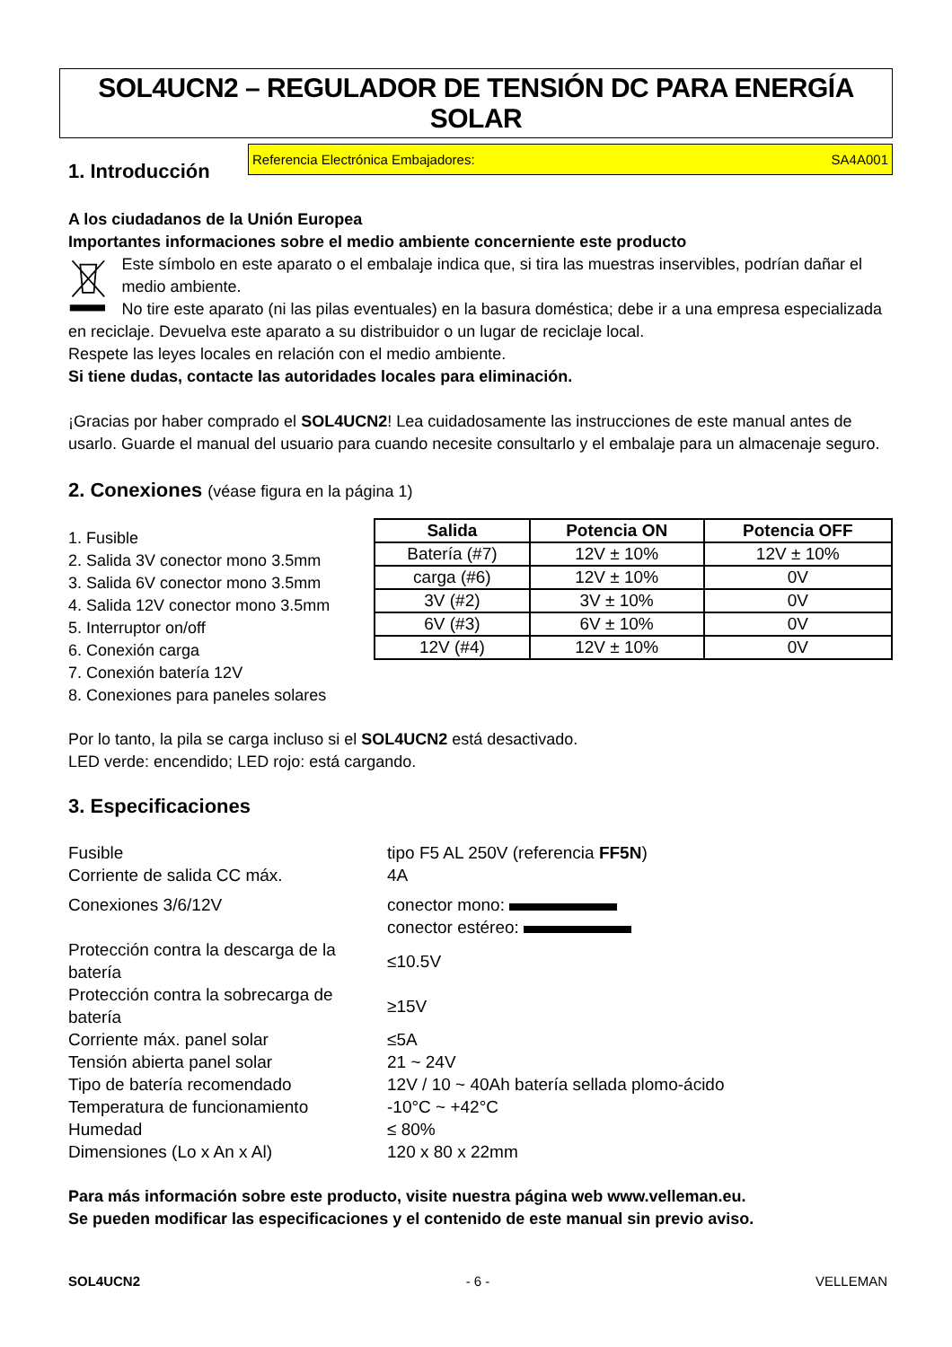SOL4UCN2 – REGULADOR DE TENSIÓN DC PARA ENERGÍA SOLAR
1. Introducción
Referencia Electrónica Embajadores: SA4A001
A los ciudadanos de la Unión Europea
Importantes informaciones sobre el medio ambiente concerniente este producto
Este símbolo en este aparato o el embalaje indica que, si tira las muestras inservibles, podrían dañar el medio ambiente.
No tire este aparato (ni las pilas eventuales) en la basura doméstica; debe ir a una empresa especializada
en reciclaje. Devuelva este aparato a su distribuidor o un lugar de reciclaje local.
Respete las leyes locales en relación con el medio ambiente.
Si tiene dudas, contacte las autoridades locales para eliminación.
¡Gracias por haber comprado el SOL4UCN2! Lea cuidadosamente las instrucciones de este manual antes de usarlo. Guarde el manual del usuario para cuando necesite consultarlo y el embalaje para un almacenaje seguro.
2. Conexiones (véase figura en la página 1)
1. Fusible
2. Salida 3V conector mono 3.5mm
3. Salida 6V conector mono 3.5mm
4. Salida 12V conector mono 3.5mm
5. Interruptor on/off
6. Conexión carga
7. Conexión batería 12V
8. Conexiones para paneles solares
| Salida | Potencia ON | Potencia OFF |
| --- | --- | --- |
| Batería (#7) | 12V ± 10% | 12V ± 10% |
| carga (#6) | 12V ± 10% | 0V |
| 3V (#2) | 3V ± 10% | 0V |
| 6V (#3) | 6V ± 10% | 0V |
| 12V (#4) | 12V ± 10% | 0V |
Por lo tanto, la pila se carga incluso si el SOL4UCN2 está desactivado.
LED verde: encendido; LED rojo: está cargando.
3. Especificaciones
| Fusible | tipo F5 AL 250V (referencia FF5N ) |
| Corriente de salida CC máx. | 4A |
| Conexiones 3/6/12V | conector mono: conector estéreo: |
| Protección contra la descarga de la batería | ≤10.5V |
| Protección contra la sobrecarga de batería | ≥15V |
| Corriente máx. panel solar | ≤5A |
| Tensión abierta panel solar | 21 ~ 24V |
| Tipo de batería recomendado | 12V / 10 ~ 40Ah batería sellada plomo-ácido |
| Temperatura de funcionamiento | -10°C ~ +42°C |
| Humedad | ≤ 80% |
| Dimensiones (Lo x An x Al) | 120 x 80 x 22mm |
Para más información sobre este producto, visite nuestra página web www.velleman.eu.
Se pueden modificar las especificaciones y el contenido de este manual sin previo aviso.
SOL4UCN2 - 6 - VELLEMAN